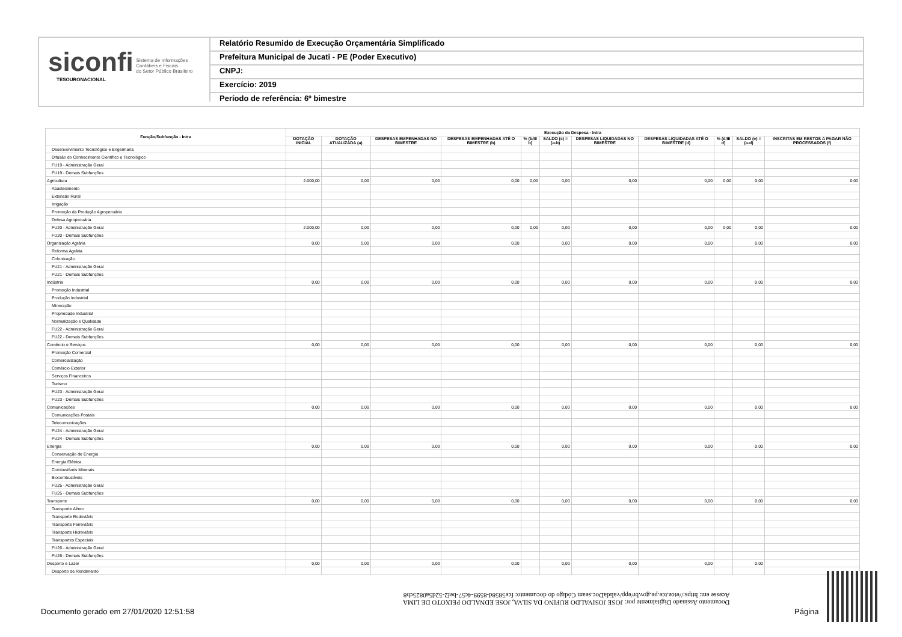siconfi Sistema de Informações
Contábeis e Fiscais
do Setor Público Brasileiro
TESOURONACIONAL
Relatório Resumido de Execução Orçamentária Simplificado
Prefeitura Municipal de Jucati - PE (Poder Executivo)
CNPJ:
Exercício: 2019
Período de referência: 6º bimestre
| Função/Subfunção - Intra | Execução da Despesa - Intra | | | | | | | | | | |
| --- | --- | --- | --- | --- | --- | --- | --- | --- | --- | --- | --- |
| | DOTAÇÃO INICIAL | DOTAÇÃO ATUALIZADA (a) | DESPESAS EMPENHADAS NO BIMESTRE | DESPESAS EMPENHADAS ATÉ O BIMESTRE (b) | % (b/III b) | SALDO (c) = (a-b) | DESPESAS LIQUIDADAS NO BIMESTRE | DESPESAS LIQUIDADAS ATÉ O BIMESTRE (d) | % (d/III d) | SALDO (e) = (a-d) | INSCRITAS EM RESTOS A PAGAR NÃO PROCESSADOS (f) |
| Desenvolvimento Tecnológico e Engenharia | | | | | | | | | | | |
| Difusão do Conhecimento Científico e Tecnológico | | | | | | | | | | | |
| FU19 - Administração Geral | | | | | | | | | | | |
| FU19 - Demais Subfunções | | | | | | | | | | | |
| Agricultura | 2.000,00 | 0,00 | 0,00 | 0,00 | 0,00 | 0,00 | 0,00 | 0,00 | 0,00 | 0,00 | 0,00 |
| Abastecimento | | | | | | | | | | | |
| Extensão Rural | | | | | | | | | | | |
| Irrigação | | | | | | | | | | | |
| Promoção da Produção Agropecuária | | | | | | | | | | | |
| Defesa Agropecuária | | | | | | | | | | | |
| FU20 - Administração Geral | 2.000,00 | 0,00 | 0,00 | 0,00 | 0,00 | 0,00 | 0,00 | 0,00 | 0,00 | 0,00 | 0,00 |
| FU20 - Demais Subfunções | | | | | | | | | | | |
| Organização Agrária | 0,00 | 0,00 | 0,00 | 0,00 | | 0,00 | 0,00 | 0,00 | | 0,00 | 0,00 |
| Reforma Agrária | | | | | | | | | | | |
| Colonização | | | | | | | | | | | |
| FU21 - Administração Geral | | | | | | | | | | | |
| FU21 - Demais Subfunções | | | | | | | | | | | |
| Indústria | 0,00 | 0,00 | 0,00 | 0,00 | | 0,00 | 0,00 | 0,00 | | 0,00 | 0,00 |
| Promoção Industrial | | | | | | | | | | | |
| Produção Industrial | | | | | | | | | | | |
| Mineração | | | | | | | | | | | |
| Propriedade Industrial | | | | | | | | | | | |
| Normalização e Qualidade | | | | | | | | | | | |
| FU22 - Administração Geral | | | | | | | | | | | |
| FU22 - Demais Subfunções | | | | | | | | | | | |
| Comércio e Serviços | 0,00 | 0,00 | 0,00 | 0,00 | | 0,00 | 0,00 | 0,00 | | 0,00 | 0,00 |
| Promoção Comercial | | | | | | | | | | | |
| Comercialização | | | | | | | | | | | |
| Comércio Exterior | | | | | | | | | | | |
| Serviços Financeiros | | | | | | | | | | | |
| Turismo | | | | | | | | | | | |
| FU23 - Administração Geral | | | | | | | | | | | |
| FU23 - Demais Subfunções | | | | | | | | | | | |
| Comunicações | 0,00 | 0,00 | 0,00 | 0,00 | | 0,00 | 0,00 | 0,00 | | 0,00 | 0,00 |
| Comunicações Postais | | | | | | | | | | | |
| Telecomunicações | | | | | | | | | | | |
| FU24 - Administração Geral | | | | | | | | | | | |
| FU24 - Demais Subfunções | | | | | | | | | | | |
| Energia | 0,00 | 0,00 | 0,00 | 0,00 | | 0,00 | 0,00 | 0,00 | | 0,00 | 0,00 |
| Conservação de Energia | | | | | | | | | | | |
| Energia Elétrica | | | | | | | | | | | |
| Combustíveis Minerais | | | | | | | | | | | |
| Biocombustíveis | | | | | | | | | | | |
| FU25 - Administração Geral | | | | | | | | | | | |
| FU25 - Demais Subfunções | | | | | | | | | | | |
| Transporte | 0,00 | 0,00 | 0,00 | 0,00 | | 0,00 | 0,00 | 0,00 | | 0,00 | 0,00 |
| Transporte Aéreo | | | | | | | | | | | |
| Transporte Rodoviário | | | | | | | | | | | |
| Transporte Ferroviário | | | | | | | | | | | |
| Transporte Hidroviário | | | | | | | | | | | |
| Transportes Especiais | | | | | | | | | | | |
| FU26 - Administração Geral | | | | | | | | | | | |
| FU26 - Demais Subfunções | | | | | | | | | | | |
| Desporto e Lazer | 0,00 | 0,00 | 0,00 | 0,00 | | 0,00 | 0,00 | 0,00 | | 0,00 | |
| Desporto de Rendimento | | | | | | | | | | | |
Documento Assinado Digitalmente por: JOSE JOSIVALDO RUFINO DA SILVA, JOSE EDNALDO PEIXOTO DE LIMA
Acesse em: https://etce.tce.pe.gov.br/epp/validaDoc.seam Código do documento: fce5858d-8599-4c57-bef2-52d5a0825cb8
Documento gerado em 27/01/2020 12:51:58
Página